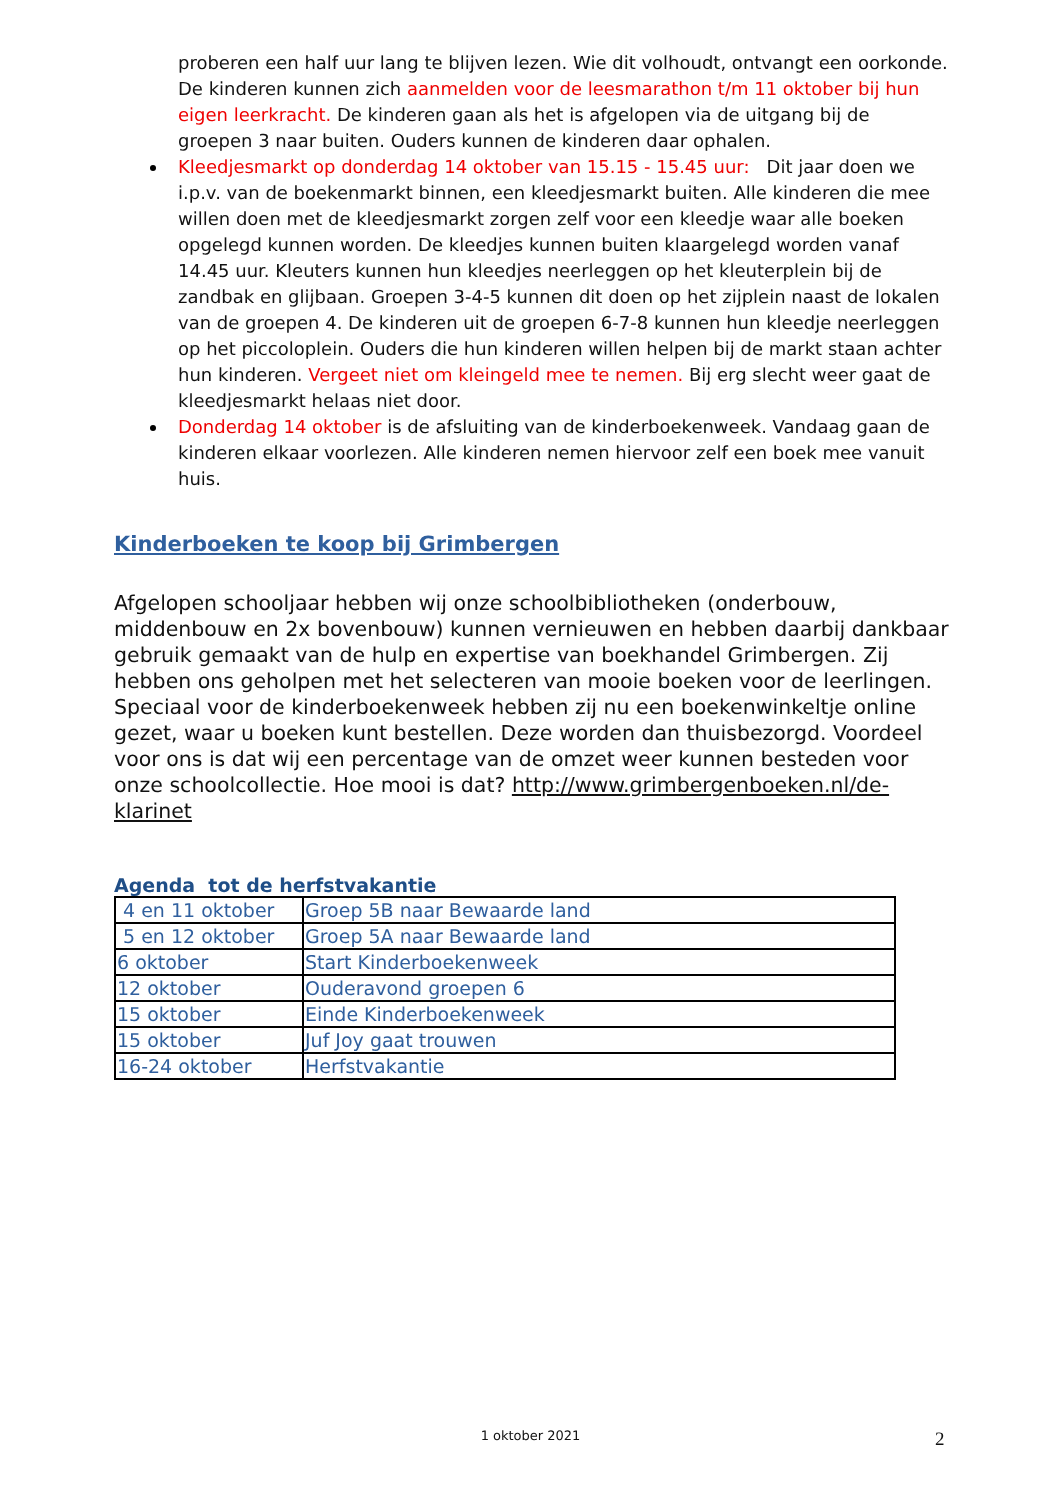proberen een half uur lang te blijven lezen. Wie dit volhoudt, ontvangt een oorkonde. De kinderen kunnen zich aanmelden voor de leesmarathon t/m 11 oktober bij hun eigen leerkracht. De kinderen gaan als het is afgelopen via de uitgang bij de groepen 3 naar buiten. Ouders kunnen de kinderen daar ophalen.
Kleedjesmarkt op donderdag 14 oktober van 15.15 - 15.45 uur: Dit jaar doen we i.p.v. van de boekenmarkt binnen, een kleedjesmarkt buiten. Alle kinderen die mee willen doen met de kleedjesmarkt zorgen zelf voor een kleedje waar alle boeken opgelegd kunnen worden. De kleedjes kunnen buiten klaargelegd worden vanaf 14.45 uur. Kleuters kunnen hun kleedjes neerleggen op het kleuterplein bij de zandbak en glijbaan. Groepen 3-4-5 kunnen dit doen op het zijplein naast de lokalen van de groepen 4. De kinderen uit de groepen 6-7-8 kunnen hun kleedje neerleggen op het piccoloplein. Ouders die hun kinderen willen helpen bij de markt staan achter hun kinderen. Vergeet niet om kleingeld mee te nemen. Bij erg slecht weer gaat de kleedjesmarkt helaas niet door.
Donderdag 14 oktober is de afsluiting van de kinderboekenweek. Vandaag gaan de kinderen elkaar voorlezen. Alle kinderen nemen hiervoor zelf een boek mee vanuit huis.
Kinderboeken te koop bij Grimbergen
Afgelopen schooljaar hebben wij onze schoolbibliotheken (onderbouw, middenbouw en 2x bovenbouw) kunnen vernieuwen en hebben daarbij dankbaar gebruik gemaakt van de hulp en expertise van boekhandel Grimbergen. Zij hebben ons geholpen met het selecteren van mooie boeken voor de leerlingen. Speciaal voor de kinderboekenweek hebben zij nu een boekenwinkeltje online gezet, waar u boeken kunt bestellen. Deze worden dan thuisbezorgd. Voordeel voor ons is dat wij een percentage van de omzet weer kunnen besteden voor onze schoolcollectie. Hoe mooi is dat? http://www.grimbergenboeken.nl/de-klarinet
Agenda tot de herfstvakantie
| 4 en 11 oktober | Groep 5B naar Bewaarde land |
| 5 en 12 oktober | Groep 5A naar Bewaarde land |
| 6 oktober | Start Kinderboekenweek |
| 12 oktober | Ouderavond groepen 6 |
| 15 oktober | Einde Kinderboekenweek |
| 15 oktober | Juf Joy gaat trouwen |
| 16-24 oktober | Herfstvakantie |
1 oktober 2021 2